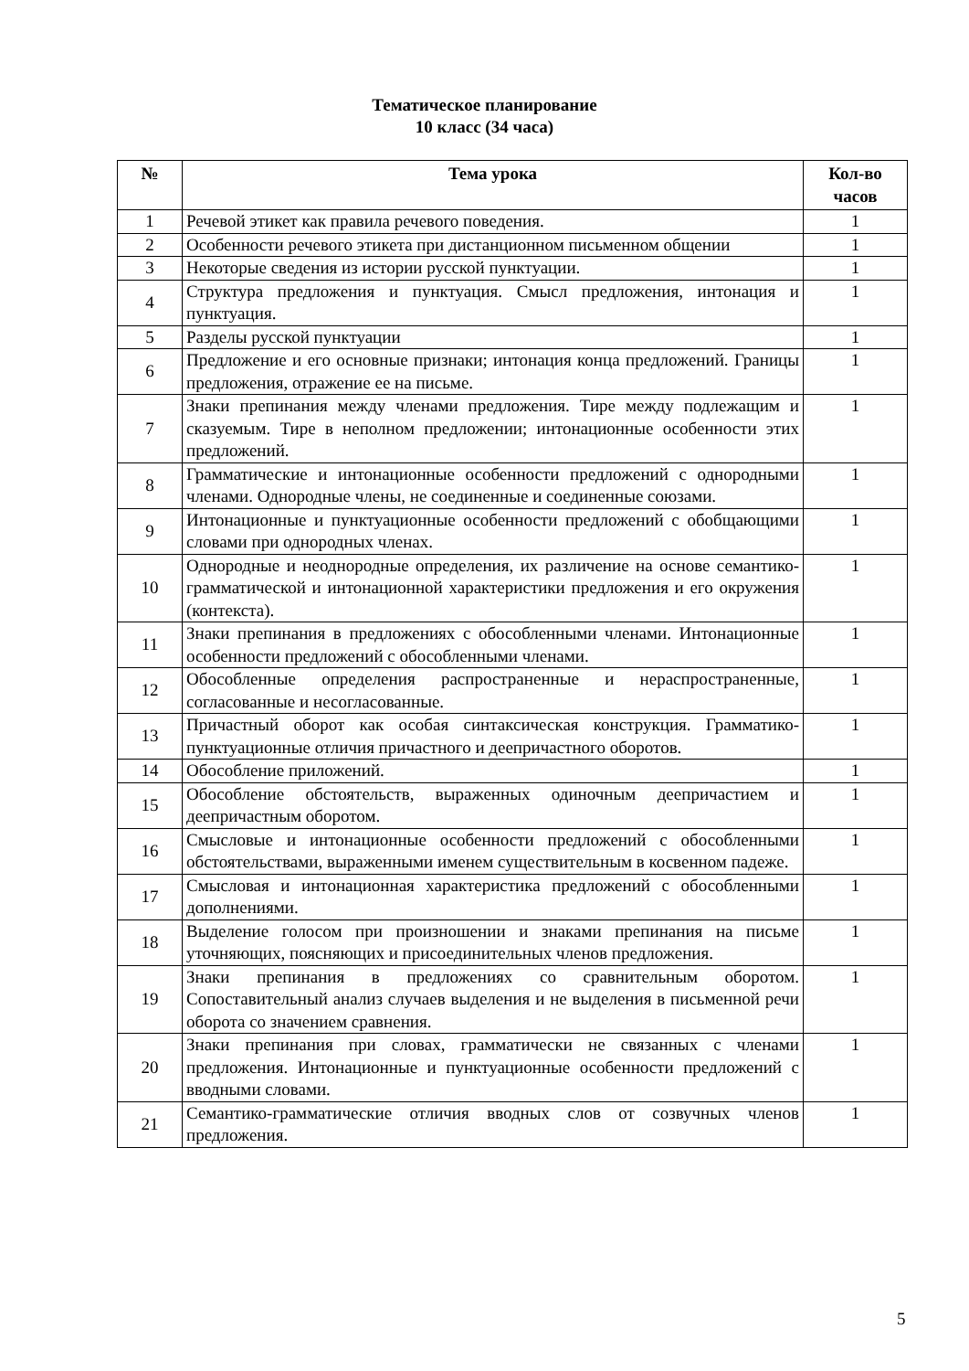Тематическое планирование
10 класс (34 часа)
| № | Тема урока | Кол-во часов |
| --- | --- | --- |
| 1 | Речевой этикет как правила речевого поведения. | 1 |
| 2 | Особенности речевого этикета при дистанционном письменном общении | 1 |
| 3 | Некоторые сведения из истории русской пунктуации. | 1 |
| 4 | Структура предложения и пунктуация. Смысл предложения, интонация и пунктуация. | 1 |
| 5 | Разделы русской пунктуации | 1 |
| 6 | Предложение и его основные признаки; интонация конца предложений. Границы предложения, отражение ее на письме. | 1 |
| 7 | Знаки препинания между членами предложения. Тире между подлежащим и сказуемым. Тире в неполном предложении; интонационные особенности этих предложений. | 1 |
| 8 | Грамматические и интонационные особенности предложений с однородными членами. Однородные члены, не соединенные и соединенные союзами. | 1 |
| 9 | Интонационные и пунктуационные особенности предложений с обобщающими словами при однородных членах. | 1 |
| 10 | Однородные и неоднородные определения, их различение на основе семантико-грамматической и интонационной характеристики предложения и его окружения (контекста). | 1 |
| 11 | Знаки препинания в предложениях с обособленными членами. Интонационные особенности предложений с обособленными членами. | 1 |
| 12 | Обособленные определения распространенные и нераспространенные, согласованные и несогласованные. | 1 |
| 13 | Причастный оборот как особая синтаксическая конструкция. Грамматико-пунктуационные отличия причастного и деепричастного оборотов. | 1 |
| 14 | Обособление приложений. | 1 |
| 15 | Обособление обстоятельств, выраженных одиночным деепричастием и деепричастным оборотом. | 1 |
| 16 | Смысловые и интонационные особенности предложений с обособленными обстоятельствами, выраженными именем существительным в косвенном падеже. | 1 |
| 17 | Смысловая и интонационная характеристика предложений с обособленными дополнениями. | 1 |
| 18 | Выделение голосом при произношении и знаками препинания на письме уточняющих, поясняющих и присоединительных членов предложения. | 1 |
| 19 | Знаки препинания в предложениях со сравнительным оборотом. Сопоставительный анализ случаев выделения и не выделения в письменной речи оборота со значением сравнения. | 1 |
| 20 | Знаки препинания при словах, грамматически не связанных с членами предложения. Интонационные и пунктуационные особенности предложений с вводными словами. | 1 |
| 21 | Семантико-грамматические отличия вводных слов от созвучных членов предложения. | 1 |
5